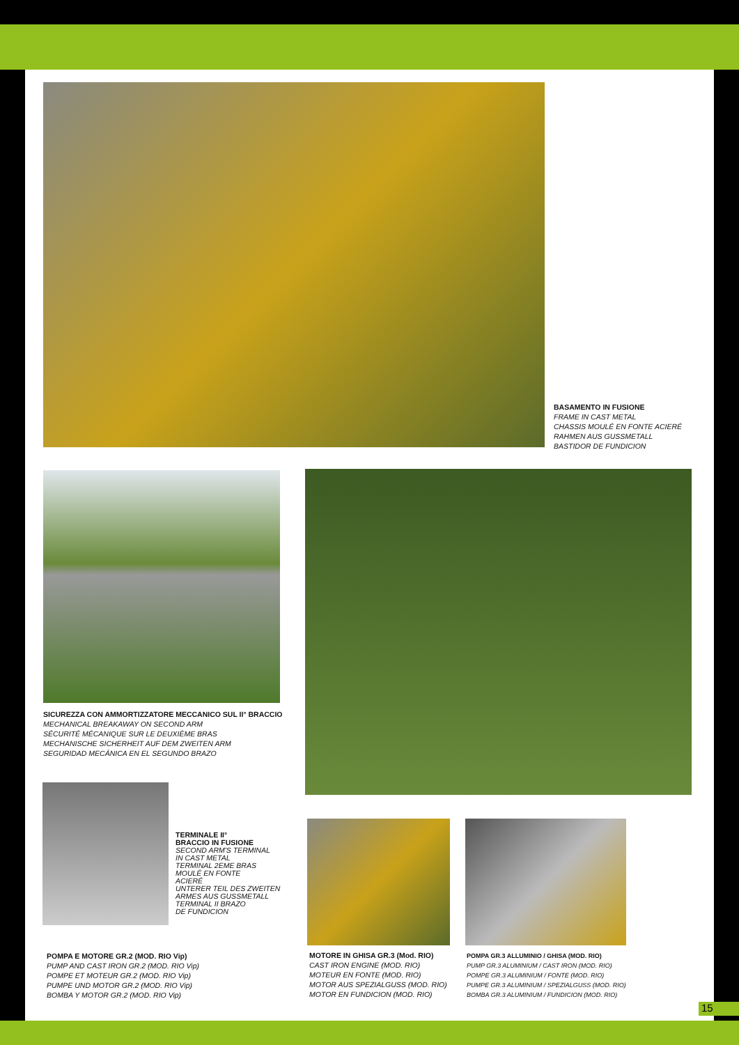BASAMENTO IN FUSIONE
FRAME IN CAST METAL
CHASSIS MOULÉ EN FONTE ACIERÉ
RAHMEN AUS GUSSMETALL
BASTIDOR DE FUNDICION
SICUREZZA CON AMMORTIZZATORE MECCANICO SUL II° BRACCIO
MECHANICAL BREAKAWAY ON SECOND ARM
SÉCURITÉ MÉCANIQUE SUR LE DEUXIÈME BRAS
MECHANISCHE SICHERHEIT AUF DEM ZWEITEN ARM
SEGURIDAD MECÁNICA EN EL SEGUNDO BRAZO
TERMINALE II°
BRACCIO IN FUSIONE
SECOND ARM'S TERMINAL
IN CAST METAL
TERMINAL 2EME BRAS
MOULÉ EN FONTE
ACIERÉ
UNTERER TEIL DES ZWEITEN
ARMES AUS GUSSMETALL
TERMINAL II BRAZO
DE FUNDICION
POMPA E MOTORE GR.2 (MOD. RIO Vip)
PUMP AND CAST IRON GR.2 (MOD. RIO Vip)
POMPE ET MOTEUR GR.2 (MOD. RIO Vip)
PUMPE UND MOTOR GR.2 (MOD. RIO Vip)
BOMBA Y MOTOR GR.2 (MOD. RIO Vip)
MOTORE IN GHISA GR.3 (Mod. RIO)
CAST IRON ENGINE (MOD. RIO)
MOTEUR EN FONTE (MOD. RIO)
MOTOR AUS SPEZIALGUSS (MOD. RIO)
MOTOR EN FUNDICION (MOD. RIO)
POMPA GR.3 ALLUMINIO / GHISA (MOD. RIO)
PUMP GR.3 ALUMINIUM / CAST IRON (MOD. RIO)
POMPE GR.3 ALUMINIUM / FONTE (MOD. RIO)
PUMPE GR.3 ALUMINIUM / SPEZIALGUSS (MOD. RIO)
BOMBA GR.3 ALUMINIUM / FUNDICION (MOD. RIO)
15